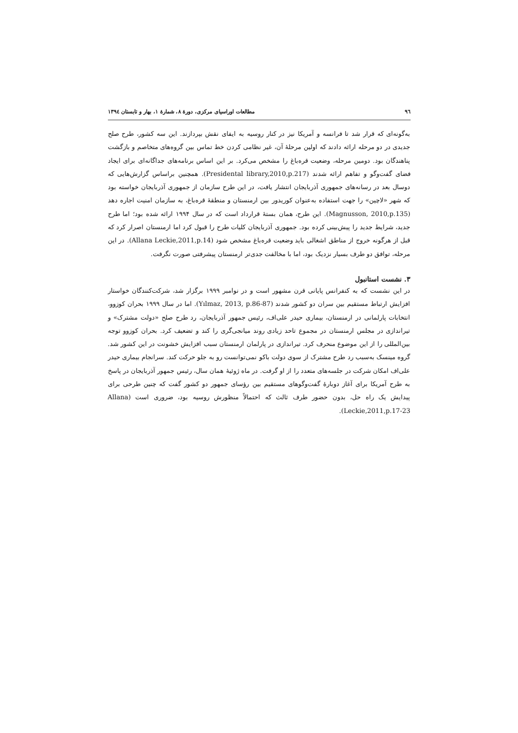٩٦ مطالعات اوراسیای مرکزی، دورهٔ ٨، شمارهٔ ١، بهار و تابستان ١٣٩٤
به‌گونه‌ای که قرار شد تا فرانسه و آمریکا نیز در کنار روسیه به ایفای نقش بپردازند. این سه کشور، طرح صلح جدیدی در دو مرحله ارائه دادند که اولین مرحلهٔ آن، غیر نظامی کردن خط تماس بین گروه‌های متخاصم و بازگشت پناهندگان بود. دومین مرحله، وضعیت قره‌باغ را مشخص می‌کرد. بر این اساس برنامه‌های جداگانه‌ای برای ایجاد فضای گفت‌وگو و تفاهم ارائه شدند (Presidental library,2010,p.217). همچنین براساس گزارش‌هایی که دوسال بعد در رسانه‌های جمهوری آذربایجان انتشار یافت، در این طرح سازمان از جمهوری آذربایجان خواسته بود که شهر «لاچین» را جهت استفاده به‌عنوان کوریدور بین ارمنستان و منطقهٔ قره‌باغ، به سازمان امنیت اجاره دهد (Magnusson, 2010,p.135). این طرح، همان بستهٔ قرارداد است که در سال ۱۹۹۴ ارائه شده بود؛ اما طرح جدید، شرایط جدید را پیش‌بینی کرده بود. جمهوری آذربایجان کلیات طرح را قبول کرد اما ارمنستان اصرار کرد که قبل از هرگونه خروج از مناطق اشغالی باید وضعیت قره‌باغ مشخص شود (Allana Leckie,2011,p.14). در این مرحله، توافق دو طرف بسیار نزدیک بود، اما با مخالفت جدی‌تر ارمنستان پیشرفتی صورت نگرفت.
۳. نشست استانبول
در این نشست که به کنفرانس پایانی قرن مشهور است و در نوامبر ۱۹۹۹ برگزار شد، شرکت‌کنندگان خواستار افزایش ارتباط مستقیم بین سران دو کشور شدند (Yılmaz, 2013, p.86-87). اما در سال ۱۹۹۹ بحران کوزوو، انتخابات پارلمانی در ارمنستان، بیماری حیدر علی‌اف، رئیس جمهور آذربایجان، رد طرح صلح «دولت مشترک» و تیراندازی در مجلس ارمنستان در مجموع تاحد زیادی روند میانجی‌گری را کند و تضعیف کرد. بحران کوزوو توجه بین‌المللی را از این موضوع منحرف کرد. تیراندازی در پارلمان ارمنستان سبب افزایش خشونت در این کشور شد. گروه مینسک به‌سبب رد طرح مشترک از سوی دولت باکو نمی‌توانست رو به جلو حرکت کند. سرانجام بیماری حیدر علی‌اف امکان شرکت در جلسه‌های متعدد را از او گرفت. در ماه ژوئیهٔ همان سال، رئیس جمهور آذربایجان در پاسخ به طرح آمریکا برای آغاز دوبارهٔ گفت‌وگوهای مستقیم بین رؤسای جمهور دو کشور گفت که چنین طرحی برای پیدایش یک راه حل، بدون حضور طرف ثالث که احتمالاً منظورش روسیه بود، ضروری است (Allana Leckie,2011,p.17-23).